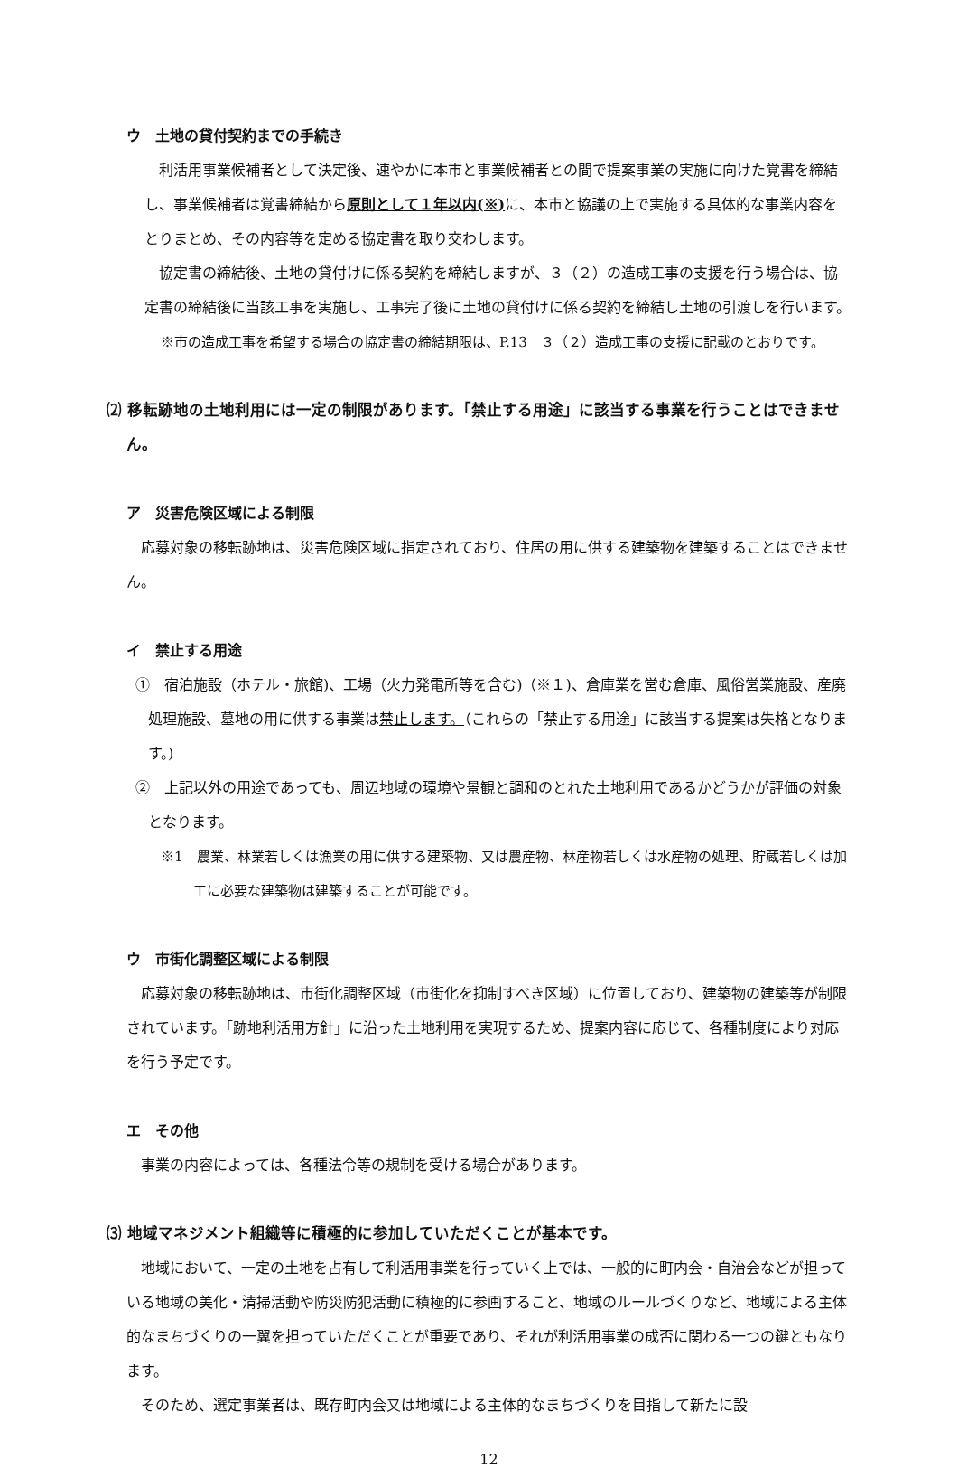ウ　土地の貸付契約までの手続き
　利活用事業候補者として決定後、速やかに本市と事業候補者との間で提案事業の実施に向けた覚書を締結し、事業候補者は覚書締結から原則として１年以内(※) に、本市と協議の上で実施する具体的な事業内容をとりまとめ、その内容等を定める協定書を取り交わします。
　協定書の締結後、土地の貸付けに係る契約を締結しますが、３（２）の造成工事の支援を行う場合は、協定書の締結後に当該工事を実施し、工事完了後に土地の貸付けに係る契約を締結し土地の引渡しを行います。
※市の造成工事を希望する場合の協定書の締結期限は、P.13　３（２）造成工事の支援に記載のとおりです。
⑵ 移転跡地の土地利用には一定の制限があります。「禁止する用途」に該当する事業を行うことはできません。
ア　災害危険区域による制限
　応募対象の移転跡地は、災害危険区域に指定されており、住居の用に供する建築物を建築することはできません。
イ　禁止する用途
①　宿泊施設（ホテル・旅館)、工場（火力発電所等を含む)（※１)、倉庫業を営む倉庫、風俗営業施設、産廃処理施設、墓地の用に供する事業は禁止します。（これらの「禁止する用途」に該当する提案は失格となります。)
②　上記以外の用途であっても、周辺地域の環境や景観と調和のとれた土地利用であるかどうかが評価の対象となります。
※1　農業、林業若しくは漁業の用に供する建築物、又は農産物、林産物若しくは水産物の処理、貯蔵若しくは加工に必要な建築物は建築することが可能です。
ウ　市街化調整区域による制限
　応募対象の移転跡地は、市街化調整区域（市街化を抑制すべき区域）に位置しており、建築物の建築等が制限されています。「跡地利活用方針」に沿った土地利用を実現するため、提案内容に応じて、各種制度により対応を行う予定です。
エ　その他
　事業の内容によっては、各種法令等の規制を受ける場合があります。
⑶ 地域マネジメント組織等に積極的に参加していただくことが基本です。
　地域において、一定の土地を占有して利活用事業を行っていく上では、一般的に町内会・自治会などが担っている地域の美化・清掃活動や防災防犯活動に積極的に参画すること、地域のルールづくりなど、地域による主体的なまちづくりの一翼を担っていただくことが重要であり、それが利活用事業の成否に関わる一つの鍵ともなります。
　そのため、選定事業者は、既存町内会又は地域による主体的なまちづくりを目指して新たに設
12